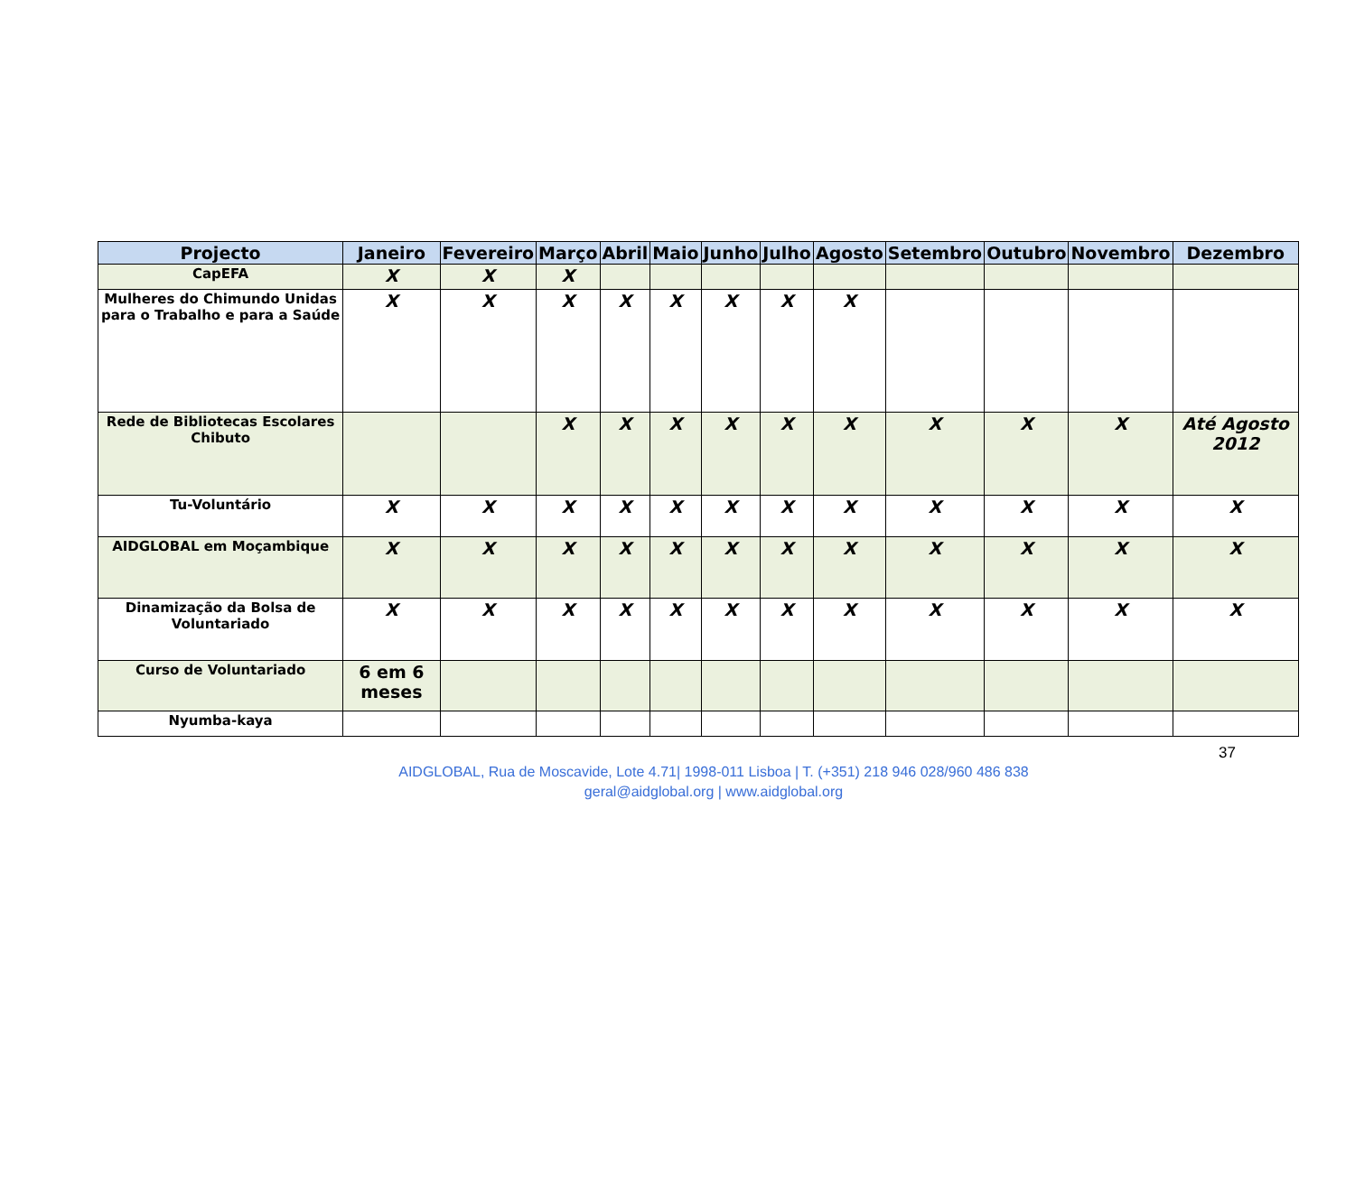| Projecto | Janeiro | Fevereiro | Março | Abril | Maio | Junho | Julho | Agosto | Setembro | Outubro | Novembro | Dezembro |
| --- | --- | --- | --- | --- | --- | --- | --- | --- | --- | --- | --- | --- |
| CapEFA | X | X | X | | | | | | | | | |
| Mulheres do Chimundo Unidas para o Trabalho e para a Saúde | X | X | X | X | X | X | X | X | | | | |
| Rede de Bibliotecas Escolares Chibuto | | | X | X | X | X | X | X | X | X | X | Até Agosto 2012 |
| Tu-Voluntário | X | X | X | X | X | X | X | X | X | X | X | X |
| AIDGLOBAL em Moçambique | X | X | X | X | X | X | X | X | X | X | X | X |
| Dinamização da Bolsa de Voluntariado | X | X | X | X | X | X | X | X | X | X | X | X |
| Curso de Voluntariado | 6 em 6 meses | | | | | | | | | | | |
| Nyumba-kaya | | | | | | | | | | | | |
37
AIDGLOBAL, Rua de Moscavide, Lote 4.71| 1998-011 Lisboa | T. (+351) 218 946 028/960 486 838
geral@aidglobal.org | www.aidglobal.org